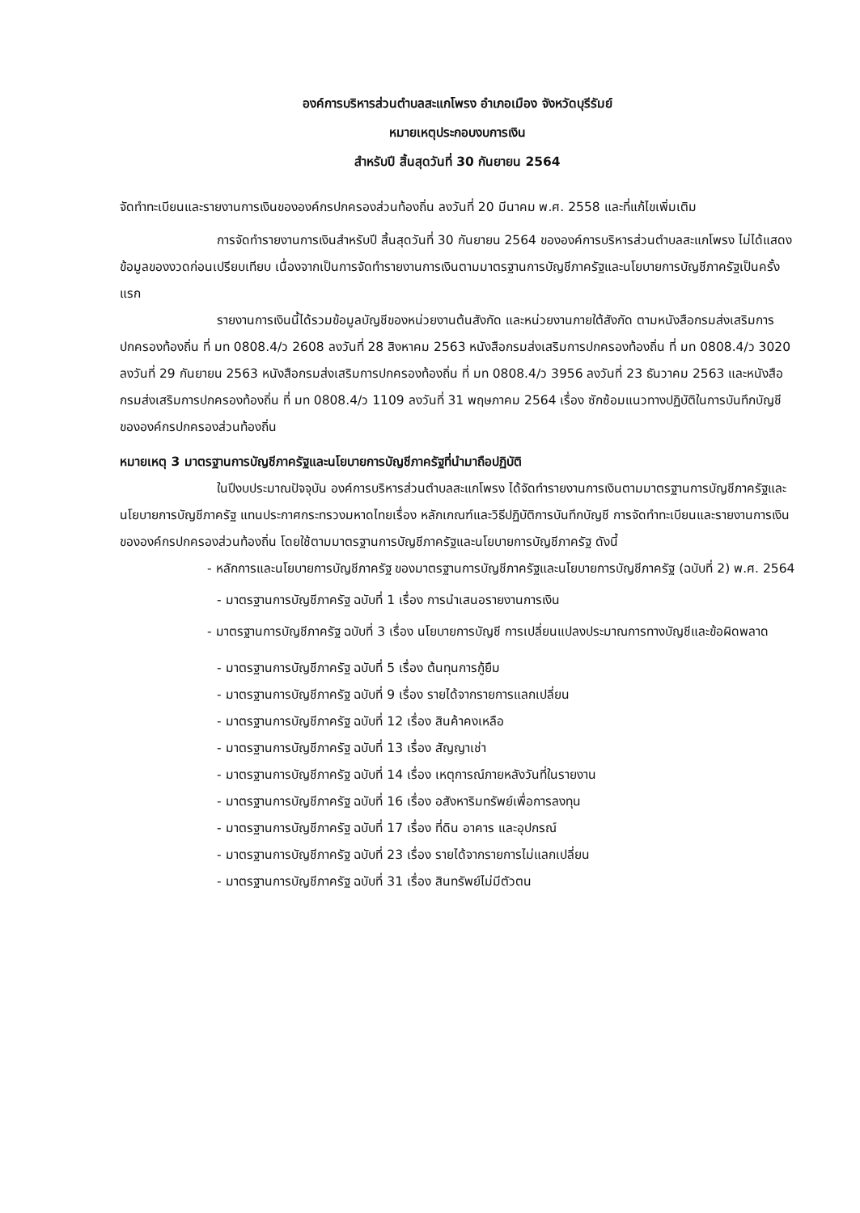องค์การบริหารส่วนตำบลสะแกโพรง อำเภอเมือง จังหวัดบุรีรัมย์
หมายเหตุประกอบงบการเงิน
สำหรับปี สิ้นสุดวันที่ 30 กันยายน 2564
จัดทำทะเบียนและรายงานการเงินขององค์กรปกครองส่วนท้องถิ่น ลงวันที่ 20 มีนาคม พ.ศ. 2558 และที่แก้ไขเพิ่มเติม
การจัดทำรายงานการเงินสำหรับปี สิ้นสุดวันที่ 30 กันยายน 2564 ขององค์การบริหารส่วนตำบลสะแกโพรง ไม่ได้แสดงข้อมูลของงวดก่อนเปรียบเทียบ เนื่องจากเป็นการจัดทำรายงานการเงินตามมาตรฐานการบัญชีภาครัฐและนโยบายการบัญชีภาครัฐเป็นครั้งแรก
รายงานการเงินนี้ได้รวมข้อมูลบัญชีของหน่วยงานต้นสังกัด และหน่วยงานภายใต้สังกัด ตามหนังสือกรมส่งเสริมการปกครองท้องถิ่น ที่ มท 0808.4/ว 2608 ลงวันที่ 28 สิงหาคม 2563 หนังสือกรมส่งเสริมการปกครองท้องถิ่น ที่ มท 0808.4/ว 3020 ลงวันที่ 29 กันยายน 2563 หนังสือกรมส่งเสริมการปกครองท้องถิ่น ที่ มท 0808.4/ว 3956 ลงวันที่ 23 ธันวาคม 2563 และหนังสือกรมส่งเสริมการปกครองท้องถิ่น ที่ มท 0808.4/ว 1109 ลงวันที่ 31 พฤษภาคม 2564 เรื่อง ซักซ้อมแนวทางปฏิบัติในการบันทึกบัญชีขององค์กรปกครองส่วนท้องถิ่น
หมายเหตุ 3 มาตรฐานการบัญชีภาครัฐและนโยบายการบัญชีภาครัฐที่นำมาถือปฏิบัติ
ในปีงบประมาณปัจจุบัน องค์การบริหารส่วนตำบลสะแกโพรง ได้จัดทำรายงานการเงินตามมาตรฐานการบัญชีภาครัฐและนโยบายการบัญชีภาครัฐ แทนประกาศกระทรวงมหาดไทยเรื่อง หลักเกณฑ์และวิธีปฏิบัติการบันทึกบัญชี การจัดทำทะเบียนและรายงานการเงินขององค์กรปกครองส่วนท้องถิ่น โดยใช้ตามมาตรฐานการบัญชีภาครัฐและนโยบายการบัญชีภาครัฐ ดังนี้
- หลักการและนโยบายการบัญชีภาครัฐ ของมาตรฐานการบัญชีภาครัฐและนโยบายการบัญชีภาครัฐ (ฉบับที่ 2) พ.ศ. 2564
- มาตรฐานการบัญชีภาครัฐ ฉบับที่ 1 เรื่อง การนำเสนอรายงานการเงิน
- มาตรฐานการบัญชีภาครัฐ ฉบับที่ 3 เรื่อง นโยบายการบัญชี การเปลี่ยนแปลงประมาณการทางบัญชีและข้อผิดพลาด
- มาตรฐานการบัญชีภาครัฐ ฉบับที่ 5 เรื่อง ต้นทุนการกู้ยืม
- มาตรฐานการบัญชีภาครัฐ ฉบับที่ 9 เรื่อง รายได้จากรายการแลกเปลี่ยน
- มาตรฐานการบัญชีภาครัฐ ฉบับที่ 12 เรื่อง สินค้าคงเหลือ
- มาตรฐานการบัญชีภาครัฐ ฉบับที่ 13 เรื่อง สัญญาเช่า
- มาตรฐานการบัญชีภาครัฐ ฉบับที่ 14 เรื่อง เหตุการณ์ภายหลังวันที่ในรายงาน
- มาตรฐานการบัญชีภาครัฐ ฉบับที่ 16 เรื่อง อสังหาริมทรัพย์เพื่อการลงทุน
- มาตรฐานการบัญชีภาครัฐ ฉบับที่ 17 เรื่อง ที่ดิน อาคาร และอุปกรณ์
- มาตรฐานการบัญชีภาครัฐ ฉบับที่ 23 เรื่อง รายได้จากรายการไม่แลกเปลี่ยน
- มาตรฐานการบัญชีภาครัฐ ฉบับที่ 31 เรื่อง สินทรัพย์ไม่มีตัวตน